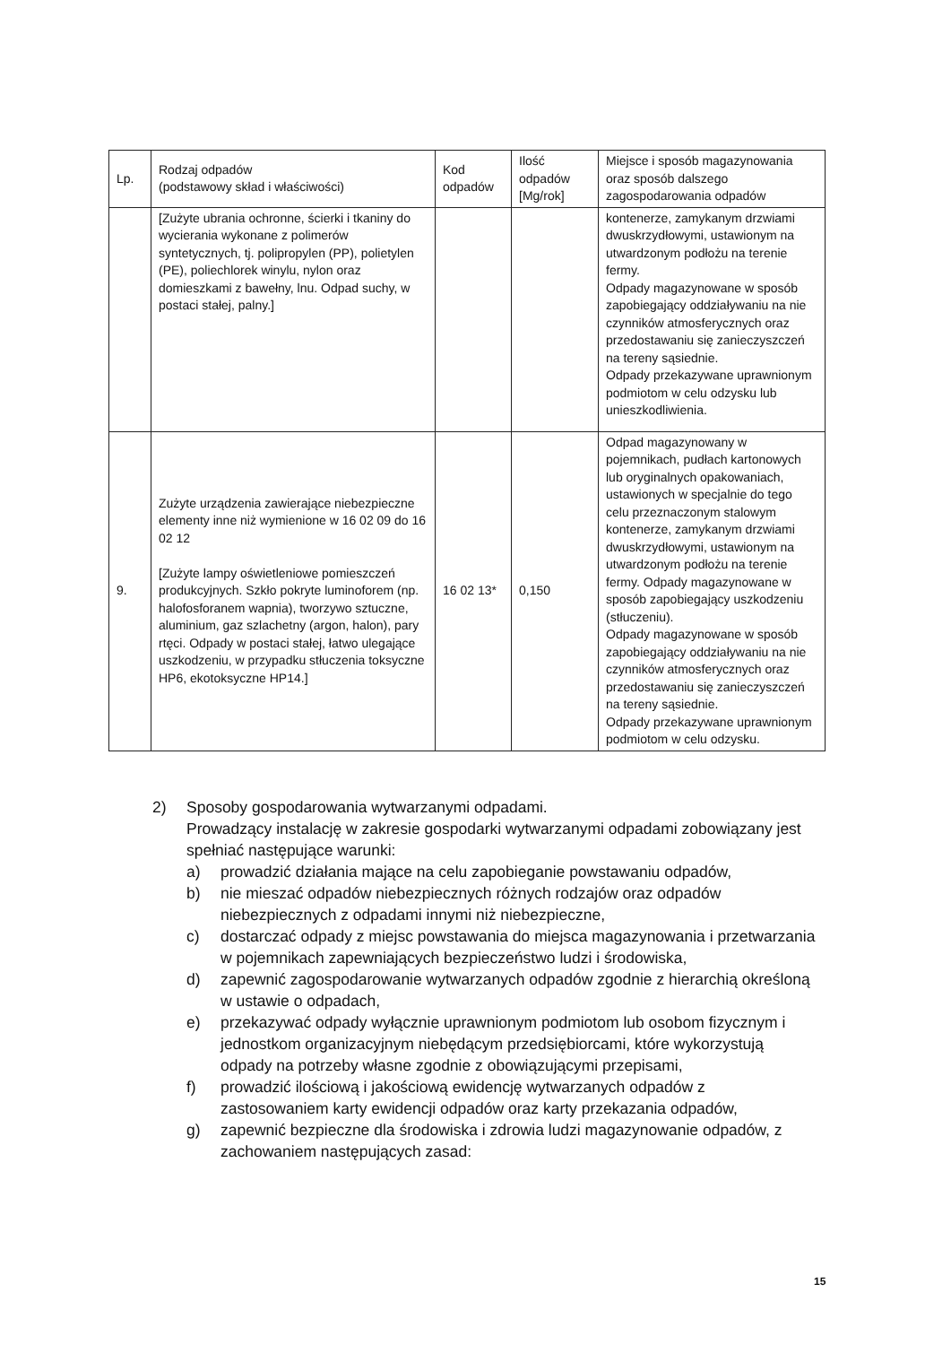| Lp. | Rodzaj odpadów (podstawowy skład i właściwości) | Kod odpadów | Ilość odpadów [Mg/rok] | Miejsce i sposób magazynowania oraz sposób dalszego zagospodarowania odpadów |
| --- | --- | --- | --- | --- |
| | [Zużyte ubrania ochronne, ścierki i tkaniny do wycierania wykonane z polimerów syntetycznych, tj. polipropylen (PP), polietylen (PE), poliechlorek winylu, nylon oraz domieszkami z bawełny, lnu. Odpad suchy, w postaci stałej, palny.] | | | kontenerze, zamykanym drzwiami dwuskrzydłowymi, ustawionym na utwardzonym podłożu na terenie fermy. Odpady magazynowane w sposób zapobiegający oddziaływaniu na nie czynników atmosferycznych oraz przedostawaniu się zanieczyszczeń na tereny sąsiednie. Odpady przekazywane uprawnionym podmiotom w celu odzysku lub unieszkodliwienia. |
| 9. | Zużyte urządzenia zawierające niebezpieczne elementy inne niż wymienione w 16 02 09 do 16 02 12 [Zużyte lampy oświetleniowe pomieszczeń produkcyjnych. Szkło pokryte luminoforem (np. halofosforanem wapnia), tworzywo sztuczne, aluminium, gaz szlachetny (argon, halon), pary rtęci. Odpady w postaci stałej, łatwo ulegające uszkodzeniu, w przypadku stłuczenia toksyczne HP6, ekotoksyczne HP14.] | 16 02 13* | 0,150 | Odpad magazynowany w pojemnikach, pudłach kartonowych lub oryginalnych opakowaniach, ustawionych w specjalnie do tego celu przeznaczonym stalowym kontenerze, zamykanym drzwiami dwuskrzydłowymi, ustawionym na utwardzonym podłożu na terenie fermy. Odpady magazynowane w sposób zapobiegający uszkodzeniu (stłuczeniu). Odpady magazynowane w sposób zapobiegający oddziaływaniu na nie czynników atmosferycznych oraz przedostawaniu się zanieczyszczeń na tereny sąsiednie. Odpady przekazywane uprawnionym podmiotom w celu odzysku. |
2) Sposoby gospodarowania wytwarzanymi odpadami.
Prowadzący instalację w zakresie gospodarki wytwarzanymi odpadami zobowiązany jest spełniać następujące warunki:
a) prowadzić działania mające na celu zapobieganie powstawaniu odpadów,
b) nie mieszać odpadów niebezpiecznych różnych rodzajów oraz odpadów niebezpiecznych z odpadami innymi niż niebezpieczne,
c) dostarczać odpady z miejsc powstawania do miejsca magazynowania i przetwarzania w pojemnikach zapewniających bezpieczeństwo ludzi i środowiska,
d) zapewnić zagospodarowanie wytwarzanych odpadów zgodnie z hierarchią określoną w ustawie o odpadach,
e) przekazywać odpady wyłącznie uprawnionym podmiotom lub osobom fizycznym i jednostkom organizacyjnym niebędącym przedsiębiorcami, które wykorzystują odpady na potrzeby własne zgodnie z obowiązującymi przepisami,
f) prowadzić ilościową i jakościową ewidencję wytwarzanych odpadów z zastosowaniem karty ewidencji odpadów oraz karty przekazania odpadów,
g) zapewnić bezpieczne dla środowiska i zdrowia ludzi magazynowanie odpadów, z zachowaniem następujących zasad:
15